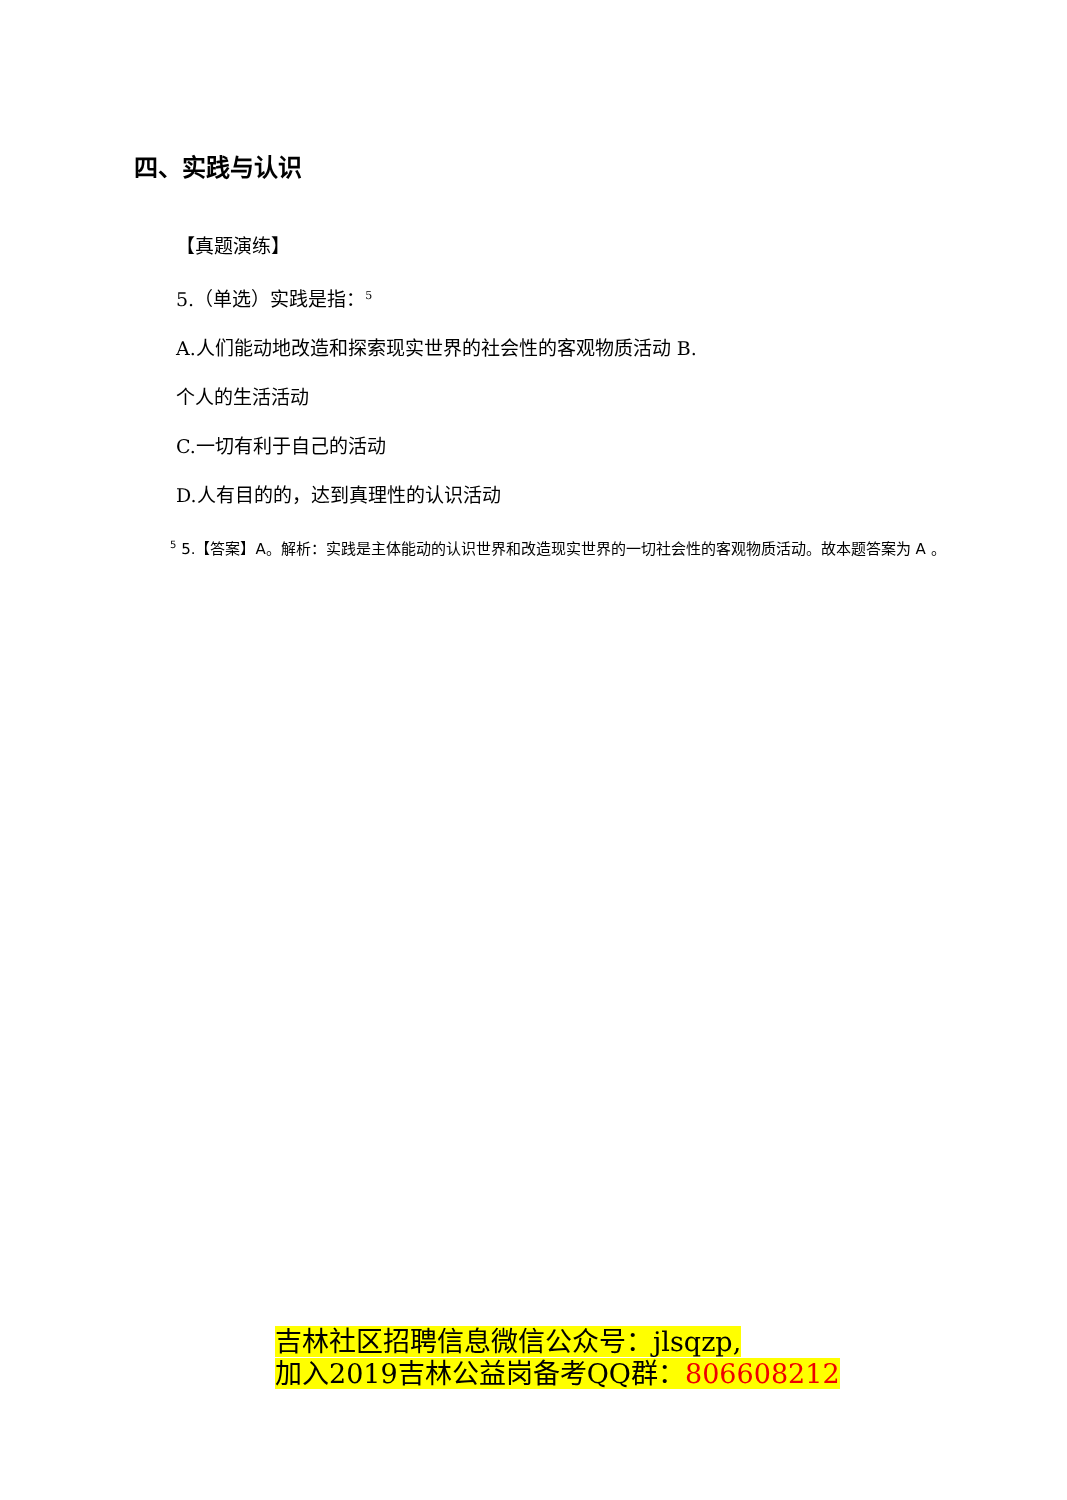四、实践与认识
【真题演练】
5.（单选）实践是指：<sup>5</sup>
A.人们能动地改造和探索现实世界的社会性的客观物质活动 B.
个人的生活活动
C.一切有利于自己的活动
D.人有目的的，达到真理性的认识活动
<sup>5</sup> 5.【答案】A。解析：实践是主体能动的认识世界和改造现实世界的一切社会性的客观物质活动。故本题答案为 A 。
吉林社区招聘信息微信公众号：jlsqzp,
加入2019吉林公益岗备考QQ群：806608212